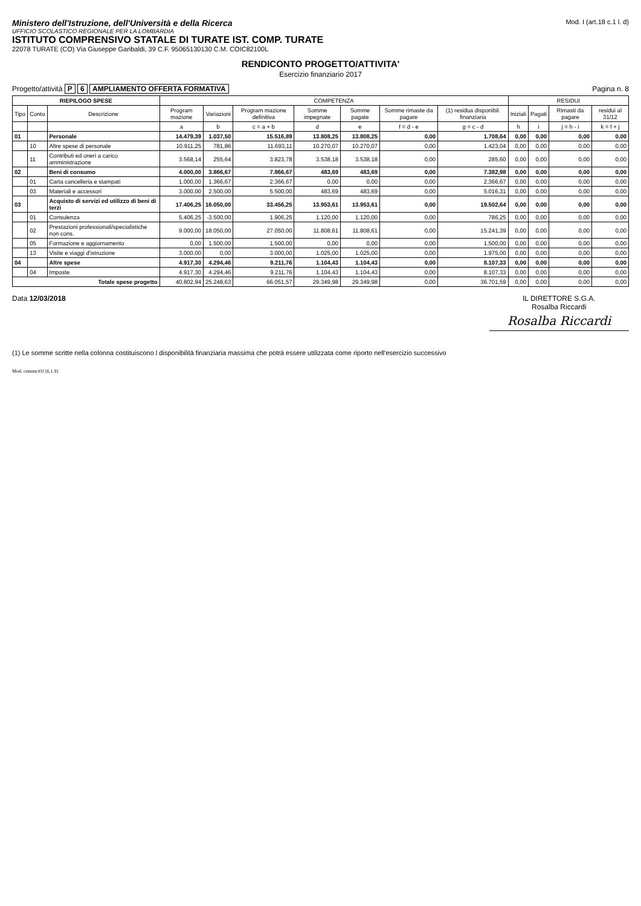Ministero dell'Istruzione, dell'Università e della Ricerca
UFFICIO SCOLASTICO REGIONALE PER LA LOMBARDIA
ISTITUTO COMPRENSIVO STATALE DI TURATE IST. COMP. TURATE
22078 TURATE (CO) Via Giuseppe Garibaldi, 39 C.F. 95065130130 C.M. COIC82100L
Mod. I (art.18 c.1 l. d)
RENDICONTO PROGETTO/ATTIVITA'
Esercizio finanziario 2017
Progetto/attività P 6 AMPLIAMENTO OFFERTA FORMATIVA
Pagina n. 8
| RIEPILOGO SPESE | | | COMPETENZA | | | | | | | RESIDUI | | | |
| --- | --- | --- | --- | --- | --- | --- | --- | --- | --- | --- | --- | --- | --- |
| Tipo | Conto | Descrizione | Program mazione | Variazioni | Program mazione definitiva | Somme impegnate | Somme pagate | Somme rimaste da pagare | (1) residua disponibil. finanziaria | Iniziali | Pagati | Rimasti da pagare | residui al 31/12 |
| | | | a | b | c = a + b | d | e | f = d - e | g = c - d | h | i | j = h - i | k = f + j |
| 01 | | Personale | 14.479,39 | 1.037,50 | 15.516,89 | 13.808,25 | 13.808,25 | 0,00 | 1.708,64 | 0,00 | 0,00 | 0,00 | 0,00 |
| | 10 | Altre spese di personale | 10.911,25 | 781,86 | 11.693,11 | 10.270,07 | 10.270,07 | 0,00 | 1.423,04 | 0,00 | 0,00 | 0,00 | 0,00 |
| | 11 | Contributi ed oneri a carico amministrazione | 3.568,14 | 255,64 | 3.823,78 | 3.538,18 | 3.538,18 | 0,00 | 285,60 | 0,00 | 0,00 | 0,00 | 0,00 |
| 02 | | Beni di consumo | 4.000,00 | 3.866,67 | 7.866,67 | 483,69 | 483,69 | 0,00 | 7.382,98 | 0,00 | 0,00 | 0,00 | 0,00 |
| | 01 | Carta cancelleria e stampati | 1.000,00 | 1.366,67 | 2.366,67 | 0,00 | 0,00 | 0,00 | 2.366,67 | 0,00 | 0,00 | 0,00 | 0,00 |
| | 03 | Materiali e accessori | 3.000,00 | 2.500,00 | 5.500,00 | 483,69 | 483,69 | 0,00 | 5.016,31 | 0,00 | 0,00 | 0,00 | 0,00 |
| 03 | | Acquisto di servizi ed utilizzo di beni di terzi | 17.406,25 | 16.050,00 | 33.456,25 | 13.953,61 | 13.953,61 | 0,00 | 19.502,64 | 0,00 | 0,00 | 0,00 | 0,00 |
| | 01 | Consulenza | 5.406,25 | -3.500,00 | 1.906,25 | 1.120,00 | 1.120,00 | 0,00 | 786,25 | 0,00 | 0,00 | 0,00 | 0,00 |
| | 02 | Prestazioni professionali/specialistiche non cons. | 9.000,00 | 18.050,00 | 27.050,00 | 11.808,61 | 11.808,61 | 0,00 | 15.241,39 | 0,00 | 0,00 | 0,00 | 0,00 |
| | 05 | Formazione e aggiornamento | 0,00 | 1.500,00 | 1.500,00 | 0,00 | 0,00 | 0,00 | 1.500,00 | 0,00 | 0,00 | 0,00 | 0,00 |
| | 13 | Visite e viaggi d'istruzione | 3.000,00 | 0,00 | 3.000,00 | 1.025,00 | 1.025,00 | 0,00 | 1.975,00 | 0,00 | 0,00 | 0,00 | 0,00 |
| 04 | | Altre spese | 4.917,30 | 4.294,46 | 9.211,76 | 1.104,43 | 1.104,43 | 0,00 | 8.107,33 | 0,00 | 0,00 | 0,00 | 0,00 |
| | 04 | Imposte | 4.917,30 | 4.294,46 | 9.211,76 | 1.104,43 | 1.104,43 | 0,00 | 8.107,33 | 0,00 | 0,00 | 0,00 | 0,00 |
| Totale spese progetto | | | 40.802,94 | 25.248,63 | 66.051,57 | 29.349,98 | 29.349,98 | 0,00 | 36.701,59 | 0,00 | 0,00 | 0,00 | 0,00 |
Data 12/03/2018 IL DIRETTORE S.G.A.
Rosalba Riccardi
Rosalba Riccardi
(1) Le somme scritte nella colonna costituiscono l disponibilità finanziaria massima che potrà essere utilizzata come riporto nell'esercizio successivo
Mod. cnmmci02 [6.1.9]